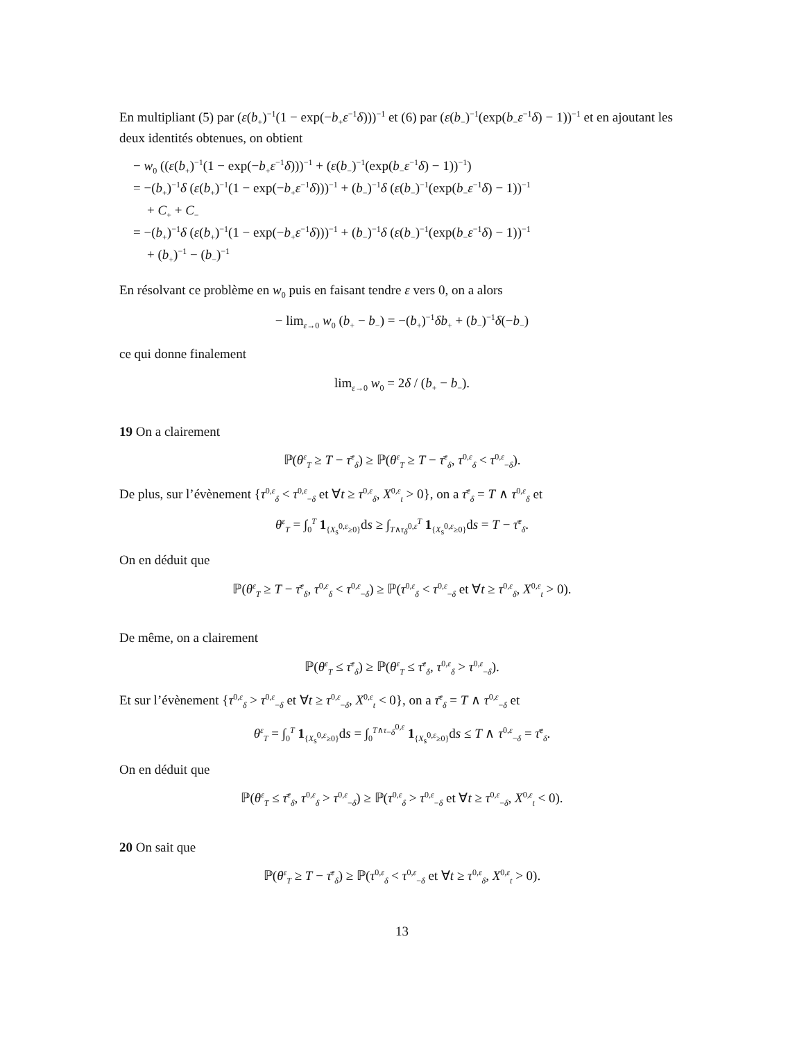En multipliant (5) par (ε(b<sub>+</sub>)<sup>−1</sup>(1 − exp(−b<sub>+</sub>ε<sup>−1</sup>δ)))<sup>−1</sup> et (6) par (ε(b<sub>−</sub>)<sup>−1</sup>(exp(b<sub>−</sub>ε<sup>−1</sup>δ) − 1))<sup>−1</sup> et en ajoutant les deux identités obtenues, on obtient
− w<sub>0</sub> ((ε(b<sub>+</sub>)<sup>−1</sup>(1 − exp(−b<sub>+</sub>ε<sup>−1</sup>δ)))<sup>−1</sup> + (ε(b<sub>−</sub>)<sup>−1</sup>(exp(b<sub>−</sub>ε<sup>−1</sup>δ) − 1))<sup>−1</sup>)
= −(b<sub>+</sub>)<sup>−1</sup>δ (ε(b<sub>+</sub>)<sup>−1</sup>(1 − exp(−b<sub>+</sub>ε<sup>−1</sup>δ)))<sup>−1</sup> + (b<sub>−</sub>)<sup>−1</sup>δ (ε(b<sub>−</sub>)<sup>−1</sup>(exp(b<sub>−</sub>ε<sup>−1</sup>δ) − 1))<sup>−1</sup>
+ C<sub>+</sub> + C<sub>−</sub>
= −(b<sub>+</sub>)<sup>−1</sup>δ (ε(b<sub>+</sub>)<sup>−1</sup>(1 − exp(−b<sub>+</sub>ε<sup>−1</sup>δ)))<sup>−1</sup> + (b<sub>−</sub>)<sup>−1</sup>δ (ε(b<sub>−</sub>)<sup>−1</sup>(exp(b<sub>−</sub>ε<sup>−1</sup>δ) − 1))<sup>−1</sup>
+ (b<sub>+</sub>)<sup>−1</sup> − (b<sub>−</sub>)<sup>−1</sup>
En résolvant ce problème en w<sub>0</sub> puis en faisant tendre ε vers 0, on a alors
− lim<sub>ε→0</sub> w<sub>0</sub> (b<sub>+</sub> − b<sub>−</sub>) = −(b<sub>+</sub>)<sup>−1</sup>δb<sub>+</sub> + (b<sub>−</sub>)<sup>−1</sup>δ(−b<sub>−</sub>)
ce qui donne finalement
lim<sub>ε→0</sub> w<sub>0</sub> = 2δ / (b<sub>+</sub> − b<sub>−</sub>).
19 On a clairement
ℙ(θ<sup>ε</sup><sub>T</sub> ≥ T − τ̄<sup>ε</sup><sub>δ</sub>) ≥ ℙ(θ<sup>ε</sup><sub>T</sub> ≥ T − τ̄<sup>ε</sup><sub>δ</sub>, τ<sup>0,ε</sup><sub>δ</sub> < τ<sup>0,ε</sup><sub>−δ</sub>).
De plus, sur l’évènement {τ<sup>0,ε</sup><sub>δ</sub> < τ<sup>0,ε</sup><sub>−δ</sub> et ∀t ≥ τ<sup>0,ε</sup><sub>δ</sub>, X<sup>0,ε</sup><sub>t</sub> > 0}, on a τ̄<sup>ε</sup><sub>δ</sub> = T ∧ τ<sup>0,ε</sup><sub>δ</sub> et
θ<sup>ε</sup><sub>T</sub> = ∫<sub>0</sub><sup>T</sup> 1<sub>{X<sub>s</sub><sup>0,ε</sup>≥0}</sub>ds ≥ ∫<sub>T∧τ<sub>δ</sub><sup>0,ε</sup></sub><sup>T</sup> 1<sub>{X<sub>s</sub><sup>0,ε</sup>≥0}</sub>ds = T − τ̄<sup>ε</sup><sub>δ</sub>.
On en déduit que
ℙ(θ<sup>ε</sup><sub>T</sub> ≥ T − τ̄<sup>ε</sup><sub>δ</sub>, τ<sup>0,ε</sup><sub>δ</sub> < τ<sup>0,ε</sup><sub>−δ</sub>) ≥ ℙ(τ<sup>0,ε</sup><sub>δ</sub> < τ<sup>0,ε</sup><sub>−δ</sub> et ∀t ≥ τ<sup>0,ε</sup><sub>δ</sub>, X<sup>0,ε</sup><sub>t</sub> > 0).
De même, on a clairement
ℙ(θ<sup>ε</sup><sub>T</sub> ≤ τ̄<sup>ε</sup><sub>δ</sub>) ≥ ℙ(θ<sup>ε</sup><sub>T</sub> ≤ τ̄<sup>ε</sup><sub>δ</sub>, τ<sup>0,ε</sup><sub>δ</sub> > τ<sup>0,ε</sup><sub>−δ</sub>).
Et sur l’évènement {τ<sup>0,ε</sup><sub>δ</sub> > τ<sup>0,ε</sup><sub>−δ</sub> et ∀t ≥ τ<sup>0,ε</sup><sub>−δ</sub>, X<sup>0,ε</sup><sub>t</sub> < 0}, on a τ̄<sup>ε</sup><sub>δ</sub> = T ∧ τ<sup>0,ε</sup><sub>−δ</sub> et
θ<sup>ε</sup><sub>T</sub> = ∫<sub>0</sub><sup>T</sup> 1<sub>{X<sub>s</sub><sup>0,ε</sup>≥0}</sub>ds = ∫<sub>0</sub><sup>T∧τ<sub>−δ</sub><sup>0,ε</sup></sup> 1<sub>{X<sub>s</sub><sup>0,ε</sup>≥0}</sub>ds ≤ T ∧ τ<sup>0,ε</sup><sub>−δ</sub> = τ̄<sup>ε</sup><sub>δ</sub>.
On en déduit que
ℙ(θ<sup>ε</sup><sub>T</sub> ≤ τ̄<sup>ε</sup><sub>δ</sub>, τ<sup>0,ε</sup><sub>δ</sub> > τ<sup>0,ε</sup><sub>−δ</sub>) ≥ ℙ(τ<sup>0,ε</sup><sub>δ</sub> > τ<sup>0,ε</sup><sub>−δ</sub> et ∀t ≥ τ<sup>0,ε</sup><sub>−δ</sub>, X<sup>0,ε</sup><sub>t</sub> < 0).
20 On sait que
ℙ(θ<sup>ε</sup><sub>T</sub> ≥ T − τ̄<sup>ε</sup><sub>δ</sub>) ≥ ℙ(τ<sup>0,ε</sup><sub>δ</sub> < τ<sup>0,ε</sup><sub>−δ</sub> et ∀t ≥ τ<sup>0,ε</sup><sub>δ</sub>, X<sup>0,ε</sup><sub>t</sub> > 0).
13